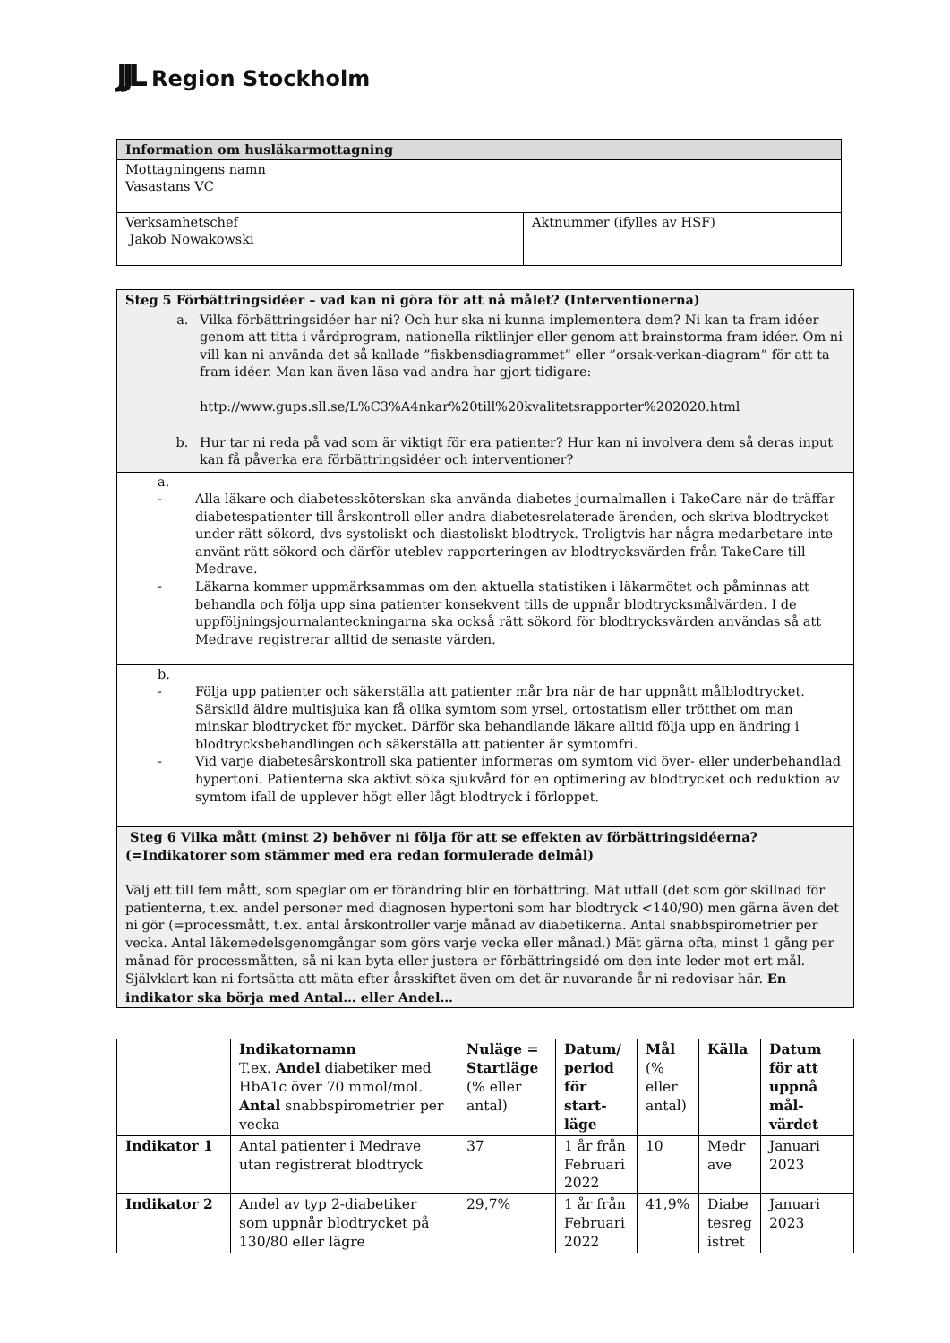JJL Region Stockholm
| Information om husläkarmottagning | |
| Mottagningens namn Vasastans VC | |
| Verksamhetschef Jakob Nowakowski | Aktnummer (ifylles av HSF) |
| Steg 5 Förbättringsidéer – vad kan ni göra för att nå målet? (Interventionerna) a. Vilka förbättringsidéer har ni? Och hur ska ni kunna implementera dem? Ni kan ta fram idéer genom att titta i vårdprogram, nationella riktlinjer eller genom att brainstorma fram idéer. Om ni vill kan ni använda det så kallade ”fiskbensdiagrammet” eller ”orsak-verkan-diagram” för att ta fram idéer. Man kan även läsa vad andra har gjort tidigare: http://www.gups.sll.se/L%C3%A4nkar%20till%20kvalitetsrapporter%202020.html b. Hur tar ni reda på vad som är viktigt för era patienter? Hur kan ni involvera dem så deras input kan få påverka era förbättringsidéer och interventioner? |
| a. - Alla läkare och diabetessköterskan ska använda diabetes journalmallen i TakeCare när de träffar diabetespatienter till årskontroll eller andra diabetesrelaterade ärenden, och skriva blodtrycket under rätt sökord, dvs systoliskt och diastoliskt blodtryck. Troligtvis har några medarbetare inte använt rätt sökord och därför uteblev rapporteringen av blodtrycksvärden från TakeCare till Medrave. - Läkarna kommer uppmärksammas om den aktuella statistiken i läkarmötet och påminnas att behandla och följa upp sina patienter konsekvent tills de uppnår blodtrycksmålvärden. I de uppföljningsjournalanteckningarna ska också rätt sökord för blodtrycksvärden användas så att Medrave registrerar alltid de senaste värden. |
| b. - Följa upp patienter och säkerställa att patienter mår bra när de har uppnått målblodtrycket. Särskild äldre multisjuka kan få olika symtom som yrsel, ortostatism eller trötthet om man minskar blodtrycket för mycket. Därför ska behandlande läkare alltid följa upp en ändring i blodtrycksbehandlingen och säkerställa att patienter är symtomfri. - Vid varje diabetesårskontroll ska patienter informeras om symtom vid över- eller underbehandlad hypertoni. Patienterna ska aktivt söka sjukvård för en optimering av blodtrycket och reduktion av symtom ifall de upplever högt eller lågt blodtryck i förloppet. |
| Steg 6 Vilka mått (minst 2) behöver ni följa för att se effekten av förbättringsidéerna? (=Indikatorer som stämmer med era redan formulerade delmål) Välj ett till fem mått, som speglar om er förändring blir en förbättring. Mät utfall (det som gör skillnad för patienterna, t.ex. andel personer med diagnosen hypertoni som har blodtryck <140/90) men gärna även det ni gör (=processmått, t.ex. antal årskontroller varje månad av diabetikerna. Antal snabbspirometrier per vecka. Antal läkemedelsgenomgångar som görs varje vecka eller månad.) Mät gärna ofta, minst 1 gång per månad för processmåtten, så ni kan byta eller justera er förbättringsidé om den inte leder mot ert mål. Självklart kan ni fortsätta att mäta efter årsskiftet även om det är nuvarande år ni redovisar här. En indikator ska börja med Antal… eller Andel… |
| | Indikatornamn T.ex. Andel diabetiker med HbA1c över 70 mmol/mol. Antal snabbspirometrier per vecka | Nuläge = Startläge (% eller antal) | Datum/ period för start-läge | Mål (% eller antal) | Källa | Datum för att uppnå mål-värdet |
| Indikator 1 | Antal patienter i Medrave utan registrerat blodtryck | 37 | 1 år från Februari 2022 | 10 | Medr ave | Januari 2023 |
| Indikator 2 | Andel av typ 2-diabetiker som uppnår blodtrycket på 130/80 eller lägre | 29,7% | 1 år från Februari 2022 | 41,9% | Diabe tesreg istret | Januari 2023 |